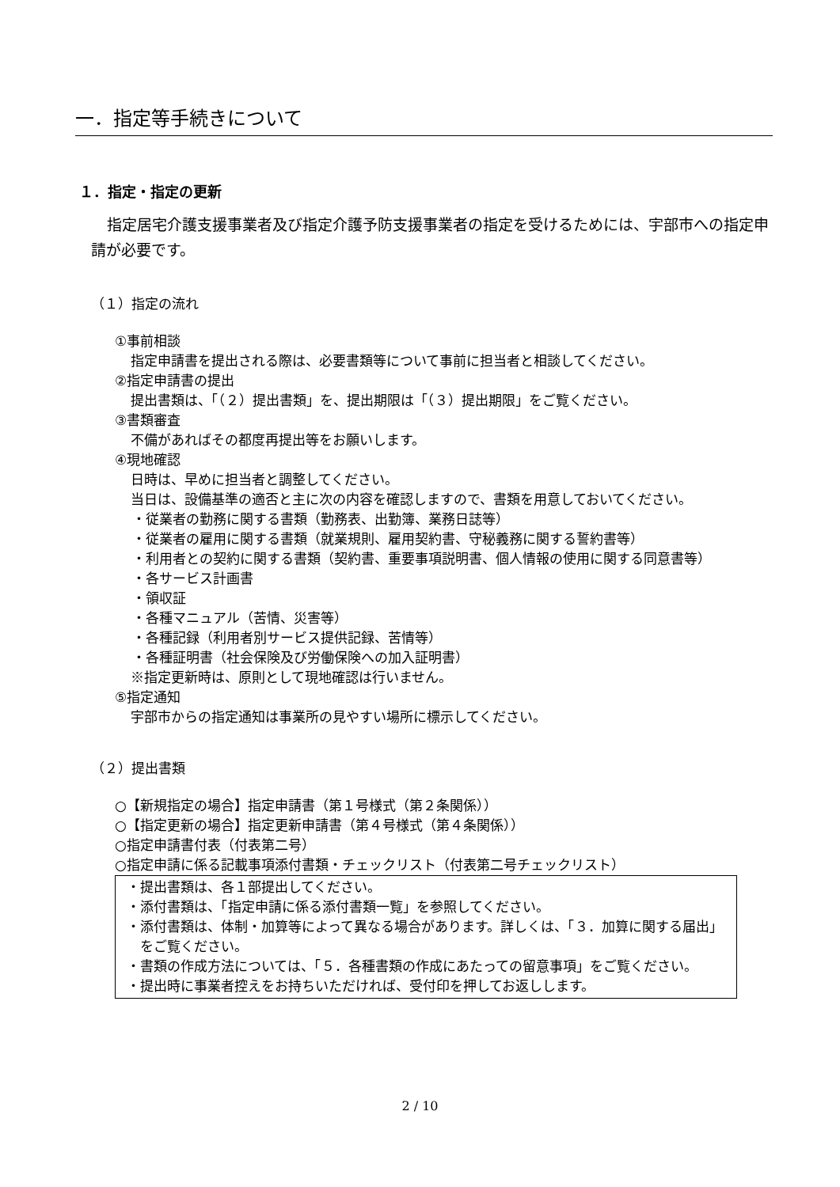一．指定等手続きについて
１．指定・指定の更新
指定居宅介護支援事業者及び指定介護予防支援事業者の指定を受けるためには、宇部市への指定申請が必要です。
（１）指定の流れ
①事前相談
指定申請書を提出される際は、必要書類等について事前に担当者と相談してください。
②指定申請書の提出
提出書類は、「（２）提出書類」を、提出期限は「（３）提出期限」をご覧ください。
③書類審査
不備があればその都度再提出等をお願いします。
④現地確認
日時は、早めに担当者と調整してください。
当日は、設備基準の適否と主に次の内容を確認しますので、書類を用意しておいてください。
・従業者の勤務に関する書類（勤務表、出勤簿、業務日誌等）
・従業者の雇用に関する書類（就業規則、雇用契約書、守秘義務に関する誓約書等）
・利用者との契約に関する書類（契約書、重要事項説明書、個人情報の使用に関する同意書等）
・各サービス計画書
・領収証
・各種マニュアル（苦情、災害等）
・各種記録（利用者別サービス提供記録、苦情等）
・各種証明書（社会保険及び労働保険への加入証明書）
※指定更新時は、原則として現地確認は行いません。
⑤指定通知
宇部市からの指定通知は事業所の見やすい場所に標示してください。
（２）提出書類
○【新規指定の場合】指定申請書（第１号様式（第２条関係））
○【指定更新の場合】指定更新申請書（第４号様式（第４条関係））
○指定申請書付表（付表第二号）
○指定申請に係る記載事項添付書類・チェックリスト（付表第二号チェックリスト）
・提出書類は、各１部提出してください。
・添付書類は、「指定申請に係る添付書類一覧」を参照してください。
・添付書類は、体制・加算等によって異なる場合があります。詳しくは、「３．加算に関する届出」をご覧ください。
・書類の作成方法については、「５．各種書類の作成にあたっての留意事項」をご覧ください。
・提出時に事業者控えをお持ちいただければ、受付印を押してお返しします。
2 / 10